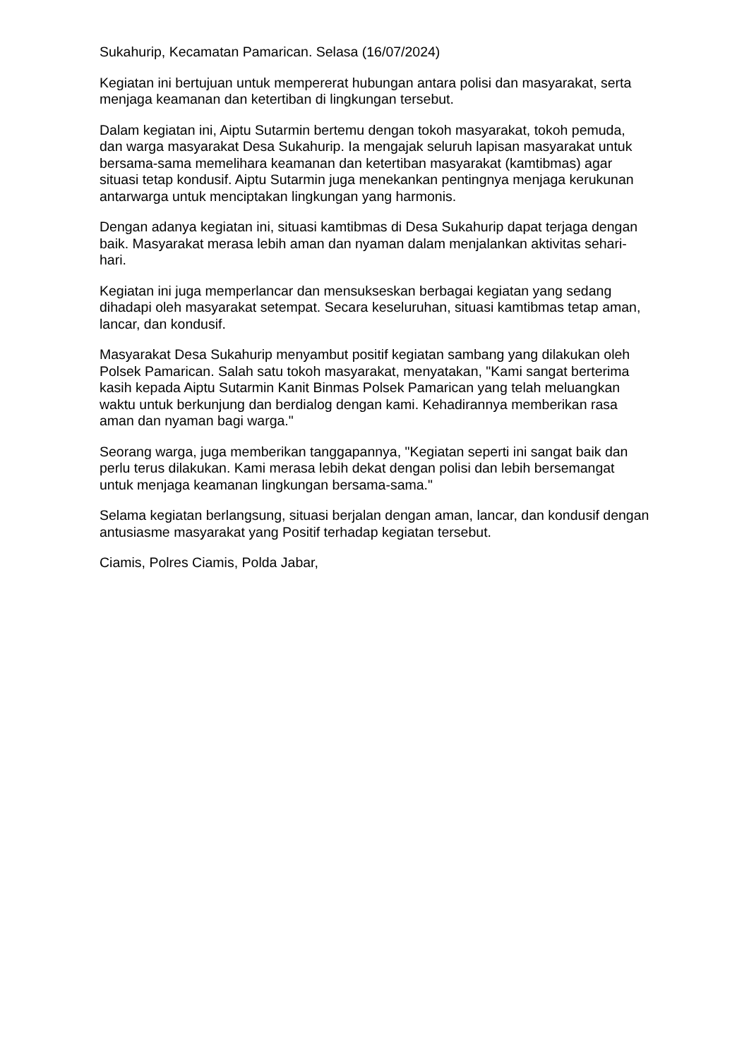Sukahurip, Kecamatan Pamarican. Selasa (16/07/2024)
Kegiatan ini bertujuan untuk mempererat hubungan antara polisi dan masyarakat, serta menjaga keamanan dan ketertiban di lingkungan tersebut.
Dalam kegiatan ini, Aiptu Sutarmin bertemu dengan tokoh masyarakat, tokoh pemuda, dan warga masyarakat Desa Sukahurip. Ia mengajak seluruh lapisan masyarakat untuk bersama-sama memelihara keamanan dan ketertiban masyarakat (kamtibmas) agar situasi tetap kondusif. Aiptu Sutarmin juga menekankan pentingnya menjaga kerukunan antarwarga untuk menciptakan lingkungan yang harmonis.
Dengan adanya kegiatan ini, situasi kamtibmas di Desa Sukahurip dapat terjaga dengan baik. Masyarakat merasa lebih aman dan nyaman dalam menjalankan aktivitas sehari-hari.
Kegiatan ini juga memperlancar dan mensukseskan berbagai kegiatan yang sedang dihadapi oleh masyarakat setempat. Secara keseluruhan, situasi kamtibmas tetap aman, lancar, dan kondusif.
Masyarakat Desa Sukahurip menyambut positif kegiatan sambang yang dilakukan oleh Polsek Pamarican. Salah satu tokoh masyarakat, menyatakan, "Kami sangat berterima kasih kepada Aiptu Sutarmin Kanit Binmas Polsek Pamarican yang telah meluangkan waktu untuk berkunjung dan berdialog dengan kami. Kehadirannya memberikan rasa aman dan nyaman bagi warga."
Seorang warga, juga memberikan tanggapannya, "Kegiatan seperti ini sangat baik dan perlu terus dilakukan. Kami merasa lebih dekat dengan polisi dan lebih bersemangat untuk menjaga keamanan lingkungan bersama-sama."
Selama kegiatan berlangsung, situasi berjalan dengan aman, lancar, dan kondusif dengan antusiasme masyarakat yang Positif terhadap kegiatan tersebut.
Ciamis, Polres Ciamis, Polda Jabar,